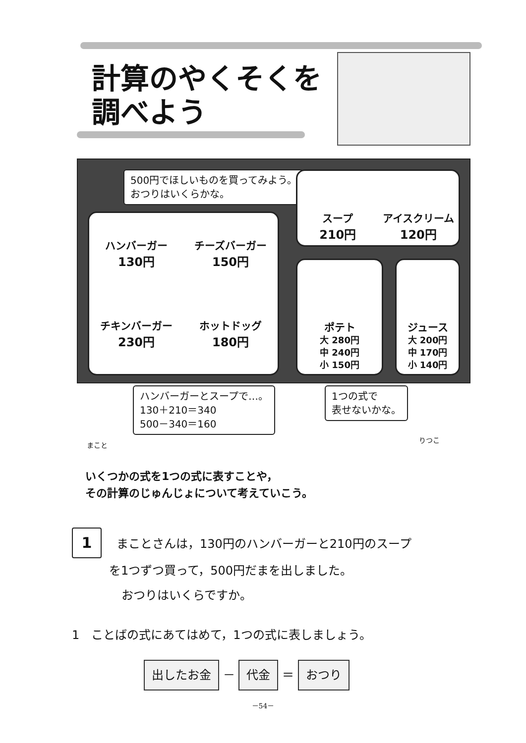計算のやくそくを
調べよう
500円でほしいものを買ってみよう。
おつりはいくらかな。
ハンバーガー
130円
チーズバーガー
150円
チキンバーガー
230円
ホットドッグ
180円
スープ
210円
アイスクリーム
120円
ポテト
大 280円
中 240円
小 150円
ジュース
大 200円
中 170円
小 140円
ハンバーガーとスープで…。
130＋210＝340
500－340＝160
1つの式で
表せないかな。
まこと
りつこ
いくつかの式を1つの式に表すことや，
その計算のじゅんじょについて考えていこう。
1 まことさんは，130円のハンバーガーと210円のスープ
を1つずつ買って，500円だまを出しました。
おつりはいくらですか。
1　ことばの式にあてはめて，1つの式に表しましょう。
出したお金 － 代金 ＝ おつり
－54－